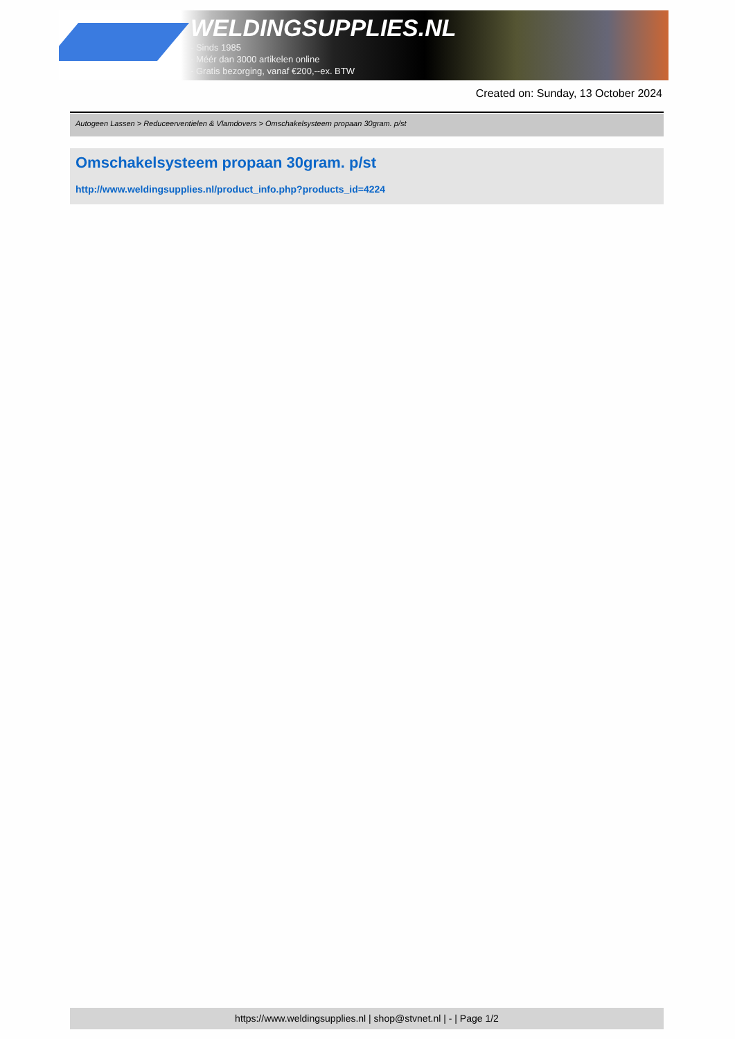WELDINGSUPPLIES.NL
- Sinds 1985
- Méér dan 3000 artikelen online
- Gratis bezorging, vanaf €200,--ex. BTW
Created on: Sunday, 13 October 2024
Autogeen Lassen > Reduceerventielen & Vlamdovers > Omschakelsysteem propaan 30gram. p/st
Omschakelsysteem propaan 30gram. p/st
http://www.weldingsupplies.nl/product_info.php?products_id=4224
https://www.weldingsupplies.nl | shop@stvnet.nl | - | Page 1/2